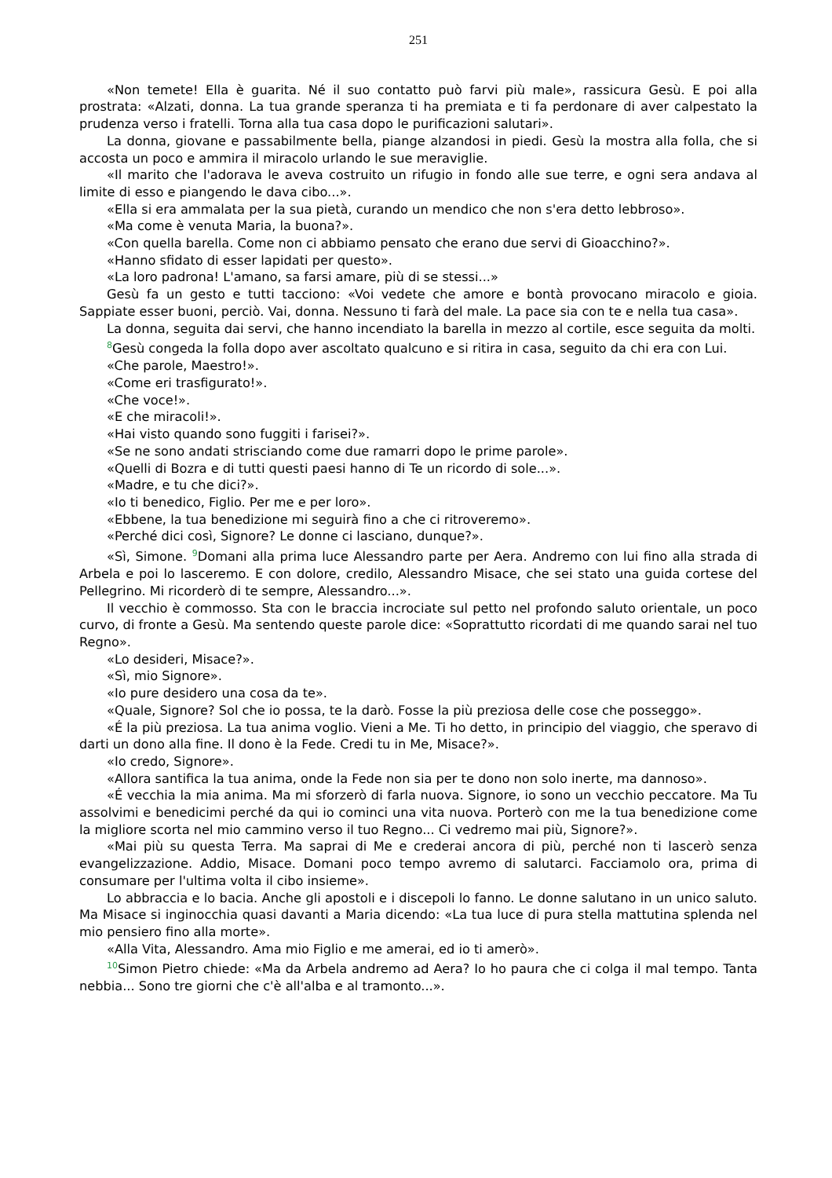251
«Non temete! Ella è guarita. Né il suo contatto può farvi più male», rassicura Gesù. E poi alla prostrata: «Alzati, donna. La tua grande speranza ti ha premiata e ti fa perdonare di aver calpestato la prudenza verso i fratelli. Torna alla tua casa dopo le purificazioni salutari».
La donna, giovane e passabilmente bella, piange alzandosi in piedi. Gesù la mostra alla folla, che si accosta un poco e ammira il miracolo urlando le sue meraviglie.
«Il marito che l'adorava le aveva costruito un rifugio in fondo alle sue terre, e ogni sera andava al limite di esso e piangendo le dava cibo...».
«Ella si era ammalata per la sua pietà, curando un mendico che non s'era detto lebbroso».
«Ma come è venuta Maria, la buona?».
«Con quella barella. Come non ci abbiamo pensato che erano due servi di Gioacchino?».
«Hanno sfidato di esser lapidati per questo».
«La loro padrona! L'amano, sa farsi amare, più di se stessi...»
Gesù fa un gesto e tutti tacciono: «Voi vedete che amore e bontà provocano miracolo e gioia. Sappiate esser buoni, perciò. Vai, donna. Nessuno ti farà del male. La pace sia con te e nella tua casa».
La donna, seguita dai servi, che hanno incendiato la barella in mezzo al cortile, esce seguita da molti.
<sup>8</sup> Gesù congeda la folla dopo aver ascoltato qualcuno e si ritira in casa, seguito da chi era con Lui.
«Che parole, Maestro!».
«Come eri trasfigurato!».
«Che voce!».
«E che miracoli!».
«Hai visto quando sono fuggiti i farisei?».
«Se ne sono andati strisciando come due ramarri dopo le prime parole».
«Quelli di Bozra e di tutti questi paesi hanno di Te un ricordo di sole...».
«Madre, e tu che dici?».
«Io ti benedico, Figlio. Per me e per loro».
«Ebbene, la tua benedizione mi seguirà fino a che ci ritroveremo».
«Perché dici così, Signore? Le donne ci lasciano, dunque?».
«Sì, Simone. <sup>9</sup>Domani alla prima luce Alessandro parte per Aera. Andremo con lui fino alla strada di Arbela e poi lo lasceremo. E con dolore, credilo, Alessandro Misace, che sei stato una guida cortese del Pellegrino. Mi ricorderò di te sempre, Alessandro...».
Il vecchio è commosso. Sta con le braccia incrociate sul petto nel profondo saluto orientale, un poco curvo, di fronte a Gesù. Ma sentendo queste parole dice: «Soprattutto ricordati di me quando sarai nel tuo Regno».
«Lo desideri, Misace?».
«Sì, mio Signore».
«Io pure desidero una cosa da te».
«Quale, Signore? Sol che io possa, te la darò. Fosse la più preziosa delle cose che posseggo».
«É la più preziosa. La tua anima voglio. Vieni a Me. Ti ho detto, in principio del viaggio, che speravo di darti un dono alla fine. Il dono è la Fede. Credi tu in Me, Misace?».
«Io credo, Signore».
«Allora santifica la tua anima, onde la Fede non sia per te dono non solo inerte, ma dannoso».
«É vecchia la mia anima. Ma mi sforzerò di farla nuova. Signore, io sono un vecchio peccatore. Ma Tu assolvimi e benedicimi perché da qui io cominci una vita nuova. Porterò con me la tua benedizione come la migliore scorta nel mio cammino verso il tuo Regno... Ci vedremo mai più, Signore?».
«Mai più su questa Terra. Ma saprai di Me e crederai ancora di più, perché non ti lascerò senza evangelizzazione. Addio, Misace. Domani poco tempo avremo di salutarci. Facciamolo ora, prima di consumare per l'ultima volta il cibo insieme».
Lo abbraccia e lo bacia. Anche gli apostoli e i discepoli lo fanno. Le donne salutano in un unico saluto. Ma Misace si inginocchia quasi davanti a Maria dicendo: «La tua luce di pura stella mattutina splenda nel mio pensiero fino alla morte».
«Alla Vita, Alessandro. Ama mio Figlio e me amerai, ed io ti amerò».
<sup>10</sup> Simon Pietro chiede: «Ma da Arbela andremo ad Aera? Io ho paura che ci colga il mal tempo. Tanta nebbia... Sono tre giorni che c'è all'alba e al tramonto...».